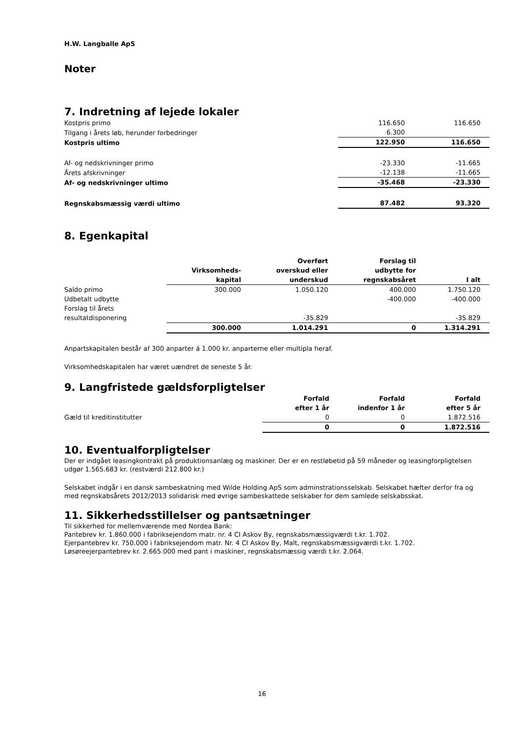H.W. Langballe ApS
Noter
7. Indretning af lejede lokaler
| Kostpris primo | 116.650 | 116.650 |
| Tilgang i årets løb, herunder forbedringer | 6.300 | |
| Kostpris ultimo | 122.950 | 116.650 |
| Af- og nedskrivninger primo | -23.330 | -11.665 |
| Årets afskrivninger | -12.138 | -11.665 |
| Af- og nedskrivninger ultimo | -35.468 | -23.330 |
| Regnskabsmæssig værdi ultimo | 87.482 | 93.320 |
8. Egenkapital
| | Virksomheds- kapital | Overført overskud eller underskud | Forslag til udbytte for regnskabsåret | I alt |
| --- | --- | --- | --- | --- |
| Saldo primo | 300.000 | 1.050.120 | 400.000 | 1.750.120 |
| Udbetalt udbytte | | | -400.000 | -400.000 |
| Forslag til årets resultatdisponering | | -35.829 | | -35.829 |
| | 300.000 | 1.014.291 | 0 | 1.314.291 |
Anpartskapitalen består af 300 anparter á 1.000 kr. anparterne eller multipla heraf.
Virksomhedskapitalen har været uændret de seneste 5 år.
9. Langfristede gældsforpligtelser
| | Forfald efter 1 år | Forfald indenfor 1 år | Forfald efter 5 år |
| --- | --- | --- | --- |
| Gæld til kreditinstitutter | 0 | 0 | 1.872.516 |
| | 0 | 0 | 1.872.516 |
10. Eventualforpligtelser
Der er indgået leasingkontrakt på produktionsanlæg og maskiner. Der er en restløbetid på 59 måneder og leasingforpligtelsen udgør 1.565.683 kr. (restværdi 212.800 kr.)
Selskabet indgår i en dansk sambeskatning med Wilde Holding ApS som adminstrationsselskab. Selskabet hæfter derfor fra og med regnskabsårets 2012/2013 solidarisk med øvrige sambeskattede selskaber for dem samlede selskabsskat.
11. Sikkerhedsstillelser og pantsætninger
Til sikkerhed for mellemværende med Nordea Bank:
Pantebrev kr. 1.860.000 i fabriksejendom matr. nr. 4 CI Askov By, regnskabsmæssigværdi t.kr. 1.702.
Ejerpantebrev kr. 750.000 i fabriksejendom matr. Nr. 4 CI Askov By, Malt, regnskabsmæssigværdi t.kr. 1.702.
Løsøreejerpantebrev kr. 2.665.000 med pant i maskiner, regnskabsmæssig værdi t.kr. 2.064.
16